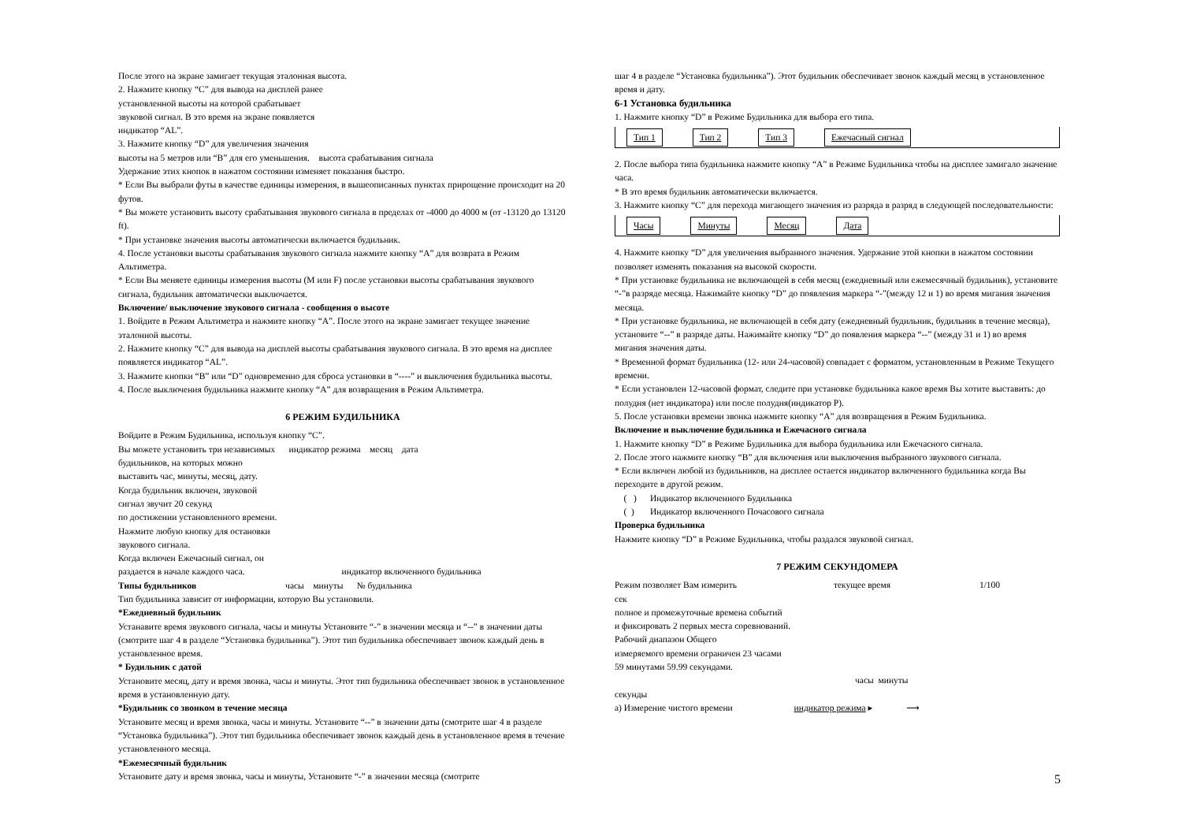После этого на экране замигает текущая эталонная высота.
2. Нажмите кнопку “C” для вывода на дисплей ранее
установленной высоты на которой срабатывает
звуковой сигнал. В это время на экране появляется
индикатор “AL”.
3. Нажмите кнопку “D” для увеличения значения
высоты на 5 метров или “B” для его уменьшения. высота срабатывания сигнала
Удержание этих кнопок в нажатом состоянии изменяет показания быстро.
* Если Вы выбрали футы в качестве единицы измерения, в вышеописанных пунктах прирощение происходит на 20 футов.
* Вы можете установить высоту срабатывания звукового сигнала в пределах от -4000 до 4000 м (от -13120 до 13120 ft).
* При установке значения высоты автоматически включается будильник.
4. После установки высоты срабатывания звукового сигнала нажмите кнопку “A” для возврата в Режим Альтиметра.
* Если Вы меняете единицы измерения высоты (M или F) после установки высоты срабатывания звукового сигнала, будильник автоматически выключается.
Включение/ выключение звукового сигнала - сообщения о высоте
1. Войдите в Режим Альтиметра и нажмите кнопку “A”. После этого на экране замигает текущее значение эталонной высоты.
2. Нажмите кнопку “C” для вывода на дисплей высоты срабатывания звукового сигнала. В это время на дисплее появляется индикатор “AL”.
3. Нажмите кнопки “B” или “D” одновременно для сброса установки в “----” и выключения будильника высоты.
4. После выключения будильника нажмите кнопку “A” для возвращения в Режим Альтиметра.
6 РЕЖИМ БУДИЛЬНИКА
Войдите в Режим Будильника, используя кнопку “C”.
Вы можете установить три независимых индикатор режима месяц дата
будильников, на которых можно
выставить час, минуты, месяц, дату.
Когда будильник включен, звуковой
сигнал звучит 20 секунд
по достижении установленного времени.
Нажмите любую кнопку для остановки
звукового сигнала.
Когда включен Ежечасный сигнал, он
раздается в начале каждого часа. индикатор включенного будильника
Типы будильников часы минуты № будильника
Тип будильника зависит от информации, которую Вы установили.
*Ежедневный будильник
Устанавите время звукового сигнала, часы и минуты Установите “-” в значении месяца и “--” в значении даты (смотрите шаг 4 в разделе “Установка будильника”). Этот тип будильника обеспечивает звонок каждый день в установленное время.
* Будильник с датой
Установите месяц, дату и время звонка, часы и минуты. Этот тип будильника обеспечивает звонок в установленное время в установленную дату.
*Будильник со звонком в течение месяца
Установите месяц и время звонка, часы и минуты. Установите “--” в значении даты (смотрите шаг 4 в разделе “Установка будильника”). Этот тип будильника обеспечивает звонок каждый день в установленное время в течение установленного месяца.
*Ежемесячный будильник
Установите дату и время звонка, часы и минуты, Установите “-” в значении месяца (смотрите
шаг 4 в разделе “Установка будильника”). Этот будильник обеспечивает звонок каждый месяц в установленное время и дату.
6-1 Установка будильника
1. Нажмите кнопку “D” в Режиме Будильника для выбора его типа.
Тип 1 Тип 2 Тип 3 Ежечасный сигнал
2. После выбора типа будильника нажмите кнопку “A” в Режиме Будильника чтобы на дисплее замигало значение часа.
* В это время будильник автоматически включается.
3. Нажмите кнопку “C” для перехода мигающего значения из разряда в разряд в следующей последовательности:
Часы Минуты Месяц Дата
4. Нажмите кнопку “D” для увеличения выбранного значения. Удержание этой кнопки в нажатом состоянии позволяет изменять показания на высокой скорости.
* При установке будильника не включающей в себя месяц (ежедневный или ежемесячный будильник), установите “-”в разряде месяца. Нажимайте кнопку “D” до появления маркера “-”(между 12 и 1) во время мигания значения месяца.
* При установке будильника, не включающей в себя дату (ежедневный будильник, будильник в течение месяца), установите “--” в разряде даты. Нажимайте кнопку “D” до появления маркера “--” (между 31 и 1) во время мигания значения даты.
* Временной формат будильника (12- или 24-часовой) совпадает с форматом, установленным в Режиме Текущего времени.
* Если установлен 12-часовой формат, следите при установке будильника какое время Вы хотите выставить: до полудня (нет индикатора) или после полудня(индикатор P).
5. После установки времени звонка нажмите кнопку “A” для возвращения в Режим Будильника.
Включение и выключение будильника и Ежечасного сигнала
1. Нажмите кнопку “D” в Режиме Будильника для выбора будильника или Ежечасного сигнала.
2. После этого нажмите кнопку “B” для включения или выключения выбранного звукового сигнала.
* Если включен любой из будильников, на дисплее остается индикатор включенного будильника когда Вы переходите в другой режим.
( ) Индикатор включенного Будильника
( ) Индикатор включенного Почасового сигнала
Проверка будильника
Нажмите кнопку “D” в Режиме Будильника, чтобы раздался звуковой сигнал.
7 РЕЖИМ СЕКУНДОМЕРА
Режим позволяет Вам измерить текущее время 1/100
сек
полное и промежуточные времена событий
и фиксировать 2 первых места соревнований.
Рабочий диапазон Общего
измеряемого времени ограничен 23 часами
59 минутами 59.99 секундами.
часы минуты
секунды
а) Измерение чистого времени индикатор режима ▸ ⟶
5